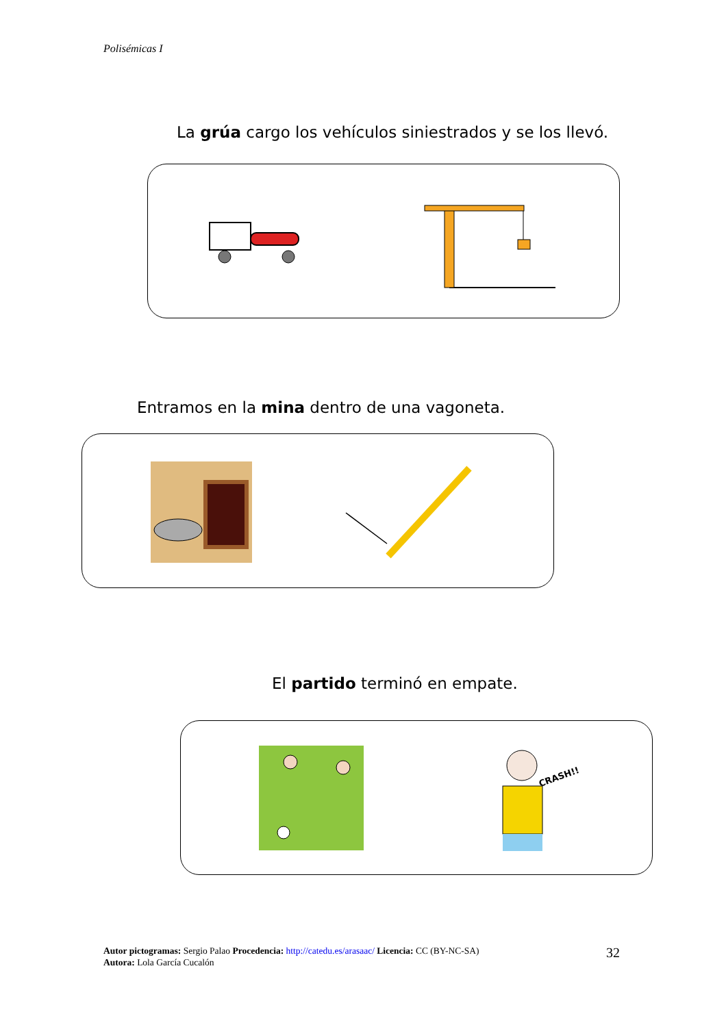Polisémicas I
La grúa cargo los vehículos siniestrados y se los llevó.
Entramos en la mina dentro de una vagoneta.
El partido terminó en empate.
CRASH!!
Autor pictogramas: Sergio Palao Procedencia: http://catedu.es/arasaac/ Licencia: CC (BY-NC-SA)
Autora: Lola García Cucalón
32